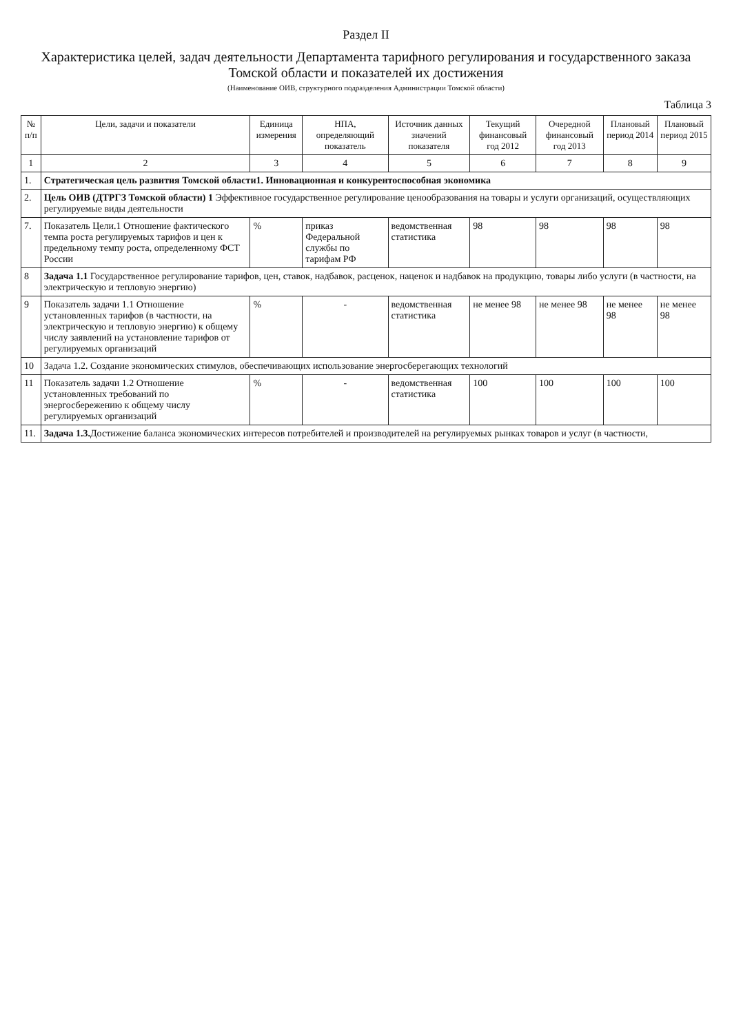Раздел II
Характеристика целей, задач деятельности Департамента тарифного регулирования и государственного заказа Томской области и показателей их достижения
(Наименование ОИВ, структурного подразделения Администрации Томской области)
Таблица 3
| № п/п | Цели, задачи и показатели | Единица измерения | НПА, определяющий показатель | Источник данных значений показателя | Текущий финансовый год 2012 | Очередной финансовый год 2013 | Плановый период 2014 | Плановый период 2015 |
| --- | --- | --- | --- | --- | --- | --- | --- | --- |
| 1 | 2 | 3 | 4 | 5 | 6 | 7 | 8 | 9 |
| 1. | Стратегическая цель развития Томской области1. Инновационная и конкурентоспособная экономика | | | | | | | |
| 2. | Цель ОИВ (ДТРГЗ Томской области) 1 Эффективное государственное регулирование ценообразования на товары и услуги организаций, осуществляющих регулируемые виды деятельности | | | | | | | |
| 7. | Показатель Цели.1 Отношение фактического темпа роста регулируемых тарифов и цен к предельному темпу роста, определенному ФСТ России | % | приказ Федеральной службы по тарифам РФ | ведомственная статистика | 98 | 98 | 98 | 98 |
| 8 | Задача 1.1 Государственное регулирование тарифов, цен, ставок, надбавок, расценок, наценок и надбавок на продукцию, товары либо услуги (в частности, на электрическую и тепловую энергию) | | | | | | | |
| 9 | Показатель задачи 1.1 Отношение установленных тарифов (в частности, на электрическую и тепловую энергию) к общему числу заявлений на установление тарифов от регулируемых организаций | % | - | ведомственная статистика | не менее 98 | не менее 98 | не менее 98 | не менее 98 |
| 10 | Задача 1.2. Создание экономических стимулов, обеспечивающих использование энергосберегающих технологий | | | | | | | |
| 11 | Показатель задачи 1.2 Отношение установленных требований по энергосбережению к общему числу регулируемых организаций | % | - | ведомственная статистика | 100 | 100 | 100 | 100 |
| 11. | Задача 1.3. Достижение баланса экономических интересов потребителей и производителей на регулируемых рынках товаров и услуг (в частности, | | | | | | | |